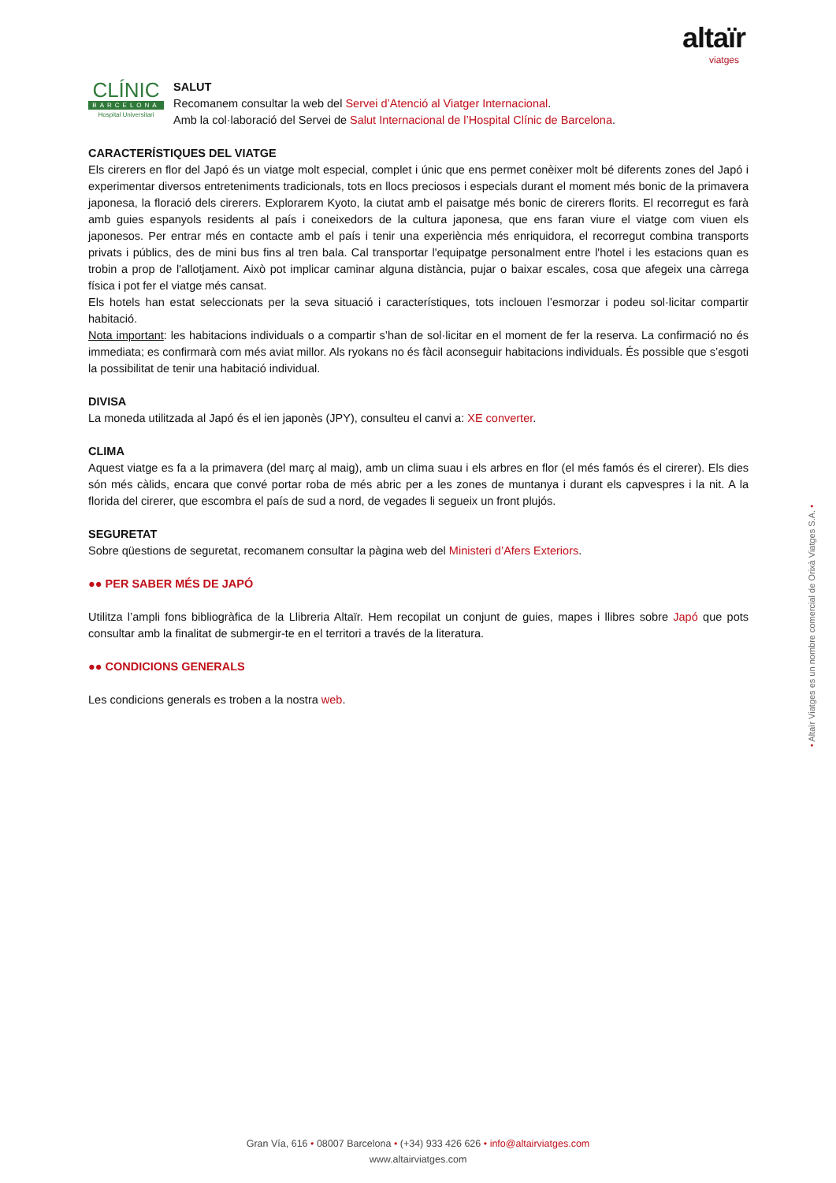altaïr
viatges
CLÍNIC
BARCELONA
Hospital Universitari
SALUT
Recomanem consultar la web del Servei d’Atenció al Viatger Internacional.
Amb la col·laboració del Servei de Salut Internacional de l’Hospital Clínic de Barcelona.
CARACTERÍSTIQUES DEL VIATGE
Els cirerers en flor del Japó és un viatge molt especial, complet i únic que ens permet conèixer molt bé diferents zones del Japó i experimentar diversos entreteniments tradicionals, tots en llocs preciosos i especials durant el moment més bonic de la primavera japonesa, la floració dels cirerers. Explorarem Kyoto, la ciutat amb el paisatge més bonic de cirerers florits. El recorregut es farà amb guies espanyols residents al país i coneixedors de la cultura japonesa, que ens faran viure el viatge com viuen els japonesos. Per entrar més en contacte amb el país i tenir una experiència més enriquidora, el recorregut combina transports privats i públics, des de mini bus fins al tren bala. Cal transportar l'equipatge personalment entre l'hotel i les estacions quan es trobin a prop de l'allotjament. Això pot implicar caminar alguna distància, pujar o baixar escales, cosa que afegeix una càrrega física i pot fer el viatge més cansat.
Els hotels han estat seleccionats per la seva situació i característiques, tots inclouen l’esmorzar i podeu sol·licitar compartir habitació.
Nota important: les habitacions individuals o a compartir s’han de sol·licitar en el moment de fer la reserva. La confirmació no és immediata; es confirmarà com més aviat millor. Als ryokans no és fàcil aconseguir habitacions individuals. És possible que s’esgoti la possibilitat de tenir una habitació individual.
DIVISA
La moneda utilitzada al Japó és el ien japonès (JPY), consulteu el canvi a: XE converter.
CLIMA
Aquest viatge es fa a la primavera (del març al maig), amb un clima suau i els arbres en flor (el més famós és el cirerer). Els dies són més càlids, encara que convé portar roba de més abric per a les zones de muntanya i durant els capvespres i la nit. A la florida del cirerer, que escombra el país de sud a nord, de vegades li segueix un front plujós.
SEGURETAT
Sobre qüestions de seguretat, recomanem consultar la pàgina web del Ministeri d’Afers Exteriors.
●● PER SABER MÉS DE JAPÓ
Utilitza l’ampli fons bibliogràfica de la Llibreria Altaïr. Hem recopilat un conjunt de guies, mapes i llibres sobre Japó que pots consultar amb la finalitat de submergir-te en el territori a través de la literatura.
●● CONDICIONS GENERALS
Les condicions generals es troben a la nostra web.
• Altaïr Viatges es un nombre comercial de Orixà Viatges S.A. •
Gran Vía, 616 • 08007 Barcelona • (+34) 933 426 626 • info@altairviatges.com
www.altairviatges.com